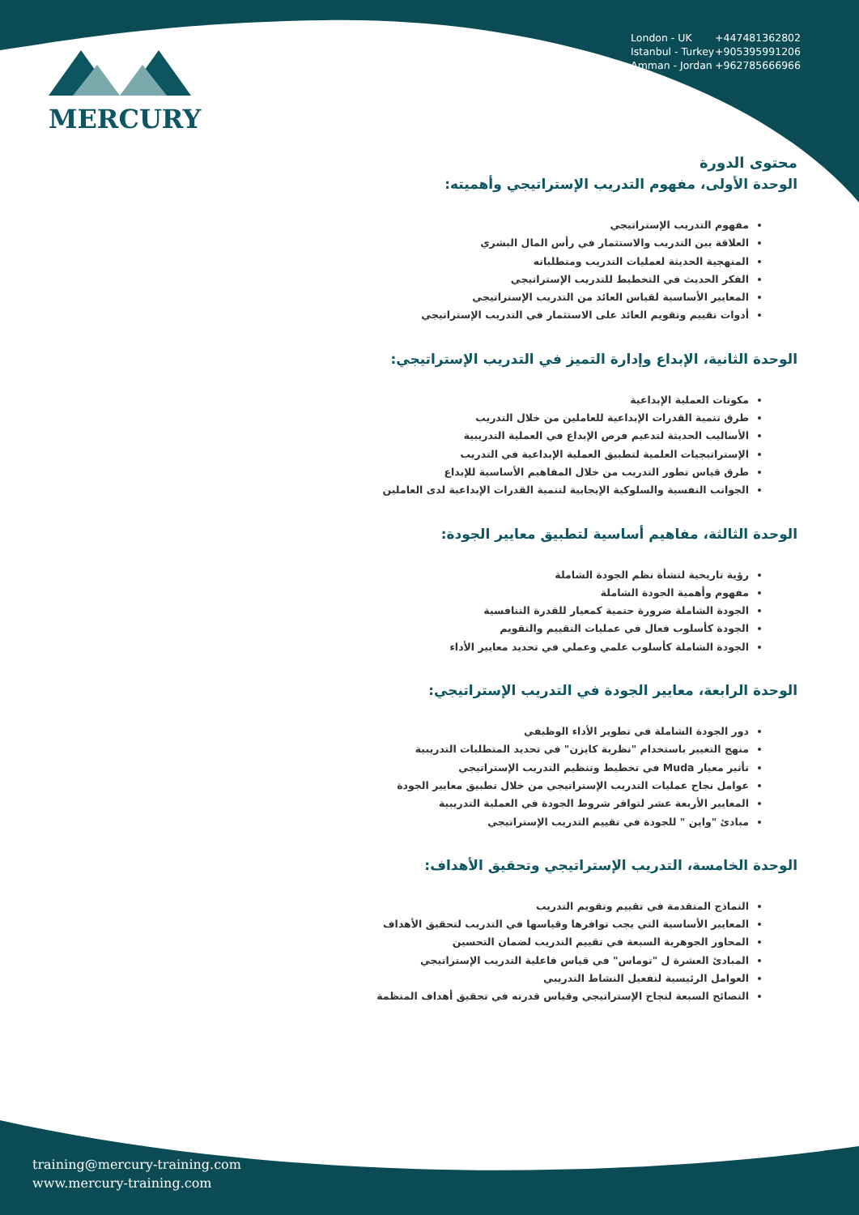MERCURY
London - UK +447481362802
Istanbul - Turkey +905395991206
Amman - Jordan +962785666966
محتوى الدورة
الوحدة الأولى، مفهوم التدريب الإستراتيجي وأهميته:
مفهوم التدريب الإستراتيجي
العلاقة بين التدريب والاستثمار في رأس المال البشري
المنهجية الحديثة لعمليات التدريب ومتطلباته
الفكر الحديث في التخطيط للتدريب الإستراتيجي
المعايير الأساسية لقياس العائد من التدريب الإستراتيجي
أدوات تقييم وتقويم العائد على الاستثمار في التدريب الإستراتيجي
الوحدة الثانية، الإبداع وإدارة التميز في التدريب الإستراتيجي:
مكونات العملية الإبداعية
طرق تنمية القدرات الإبداعية للعاملين من خلال التدريب
الأساليب الحديثة لتدعيم فرص الإبداع في العملية التدريبية
الإستراتيجيات العلمية لتطبيق العملية الإبداعية في التدريب
طرق قياس تطور التدريب من خلال المفاهيم الأساسية للإبداع
الجوانب النفسية والسلوكية الإيجابية لتنمية القدرات الإبداعية لدى العاملين
الوحدة الثالثة، مفاهيم أساسية لتطبيق معايير الجودة:
رؤية تاريخية لنشأة نظم الجودة الشاملة
مفهوم وأهمية الجودة الشاملة
الجودة الشاملة ضرورة حتمية كمعيار للقدرة التنافسية
الجودة كأسلوب فعال في عمليات التقييم والتقويم
الجودة الشاملة كأسلوب علمي وعملي في تحديد معايير الأداء
الوحدة الرابعة، معايير الجودة في التدريب الإستراتيجي:
دور الجودة الشاملة في تطوير الأداء الوظيفي
منهج التغيير باستخدام "نظرية كايزن" في تحديد المتطلبات التدريبية
تأثير معيار Muda في تخطيط وتنظيم التدريب الإستراتيجي
عوامل نجاح عمليات التدريب الإستراتيجي من خلال تطبيق معايير الجودة
المعايير الأربعة عشر لتوافر شروط الجودة في العملية التدريبية
مبادئ "واين " للجودة في تقييم التدريب الإستراتيجي
الوحدة الخامسة، التدريب الإستراتيجي وتحقيق الأهداف:
النماذج المتقدمة في تقييم وتقويم التدريب
المعايير الأساسية التي يجب توافرها وقياسها في التدريب لتحقيق الأهداف
المحاور الجوهرية السبعة في تقييم التدريب لضمان التحسين
المبادئ العشرة ل "توماس" في قياس فاعلية التدريب الإستراتيجي
العوامل الرئيسية لتفعيل النشاط التدريبي
النصائح السبعة لنجاح الإستراتيجي وقياس قدرته في تحقيق أهداف المنظمة
training@mercury-training.com
www.mercury-training.com